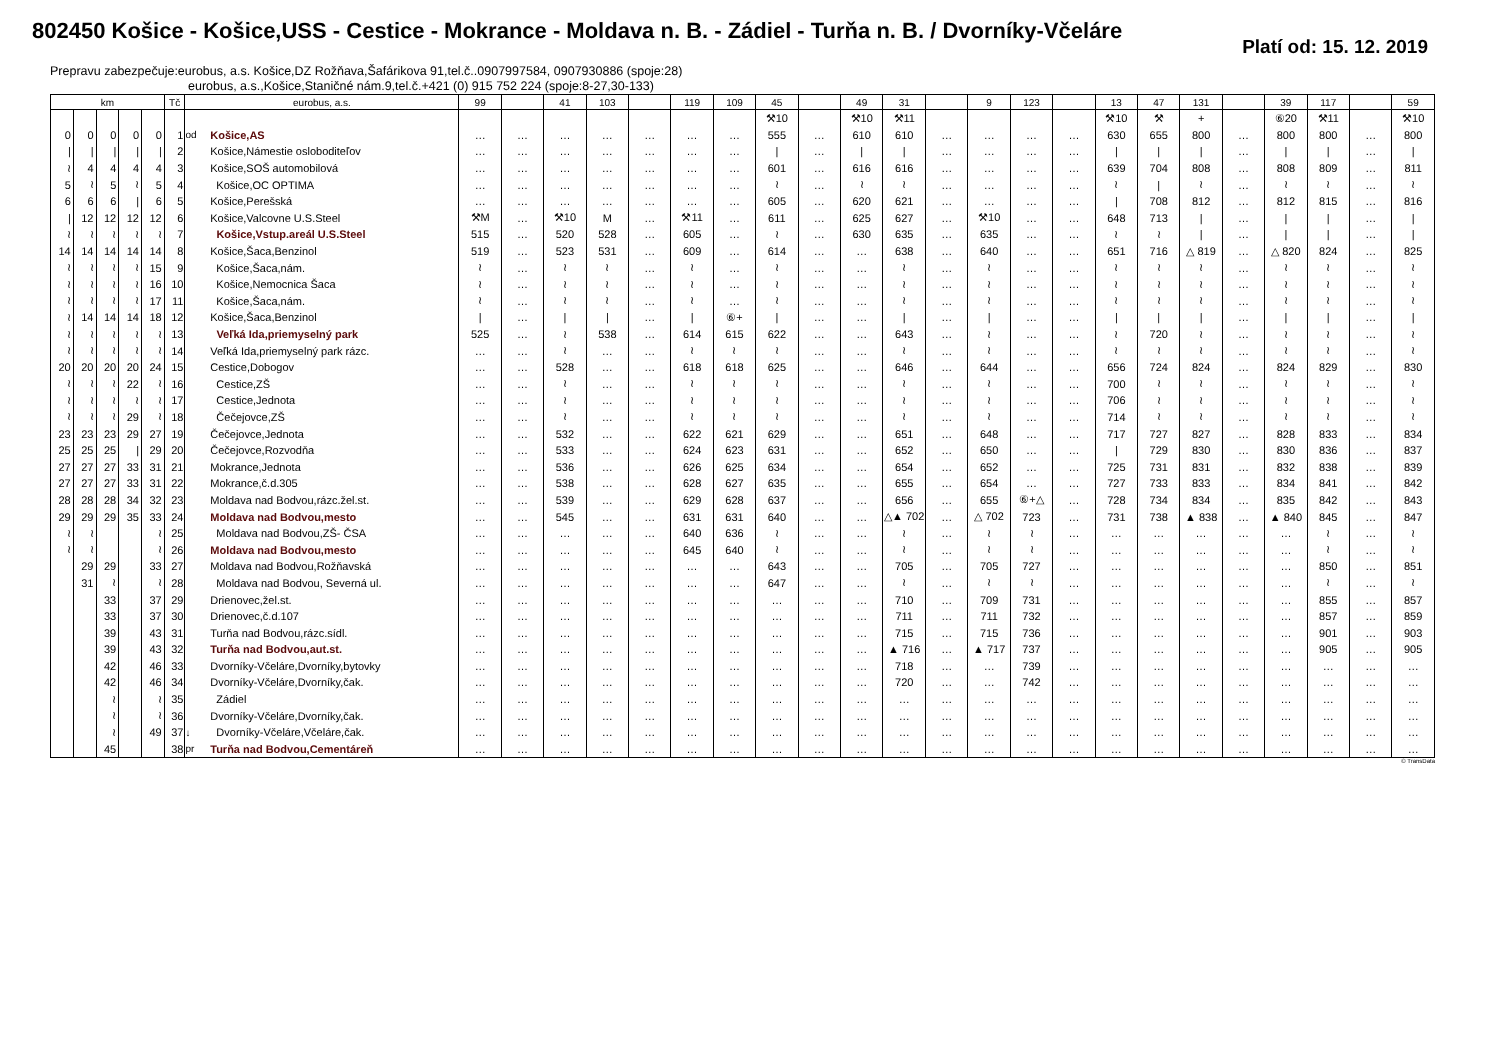802450 Košice - Košice,USS - Cestice - Mokrance - Moldava n. B. - Zádiel - Turňa n. B. / Dvorníky-Včeláre
Platí od: 15. 12. 2019
Prepravu zabezpečuje:eurobus, a.s. Košice,DZ Rožňava,Šafárikova 91,tel.č..0907997584, 0907930886 (spoje:28)
eurobus, a.s.,Košice,Staničné nám.9,tel.č.+421 (0) 915 752 224 (spoje:8-27,30-133)
| km | | | | | Tč | eurobus, a.s. | | 99 | | 41 | 103 | | 119 | 109 | 45 | | 49 | 31 | | 9 | 123 | | 13 | 47 | 131 | | 39 | 117 | | 59 |
| --- | --- | --- | --- | --- | --- | --- | --- | --- | --- | --- | --- | --- | --- | --- | --- | --- | --- | --- | --- | --- | --- | --- | --- | --- | --- | --- | --- | --- | --- | --- |
| | | | | | | | | | | | | | | | ⚒10 | | ⚒10 | ⚒11 | | | | | ⚒10 | ⚒ | + | | ⑥20 | ⚒11 | | ⚒10 |
| 0 | 0 | 0 | 0 | 0 | 1 | od | Košice,AS | … | … | … | … | … | … | … | 555 | … | 610 | 610 | … | … | … | … | 630 | 655 | 800 | … | 800 | 800 | … | 800 |
| / | / | / | / | / | 2 | | Košice,Námestie osloboditeľov | … | … | … | … | … | … | … | / | … | / | / | … | … | … | … | / | / | / | … | / | / | … | / |
| ≀ | 4 | 4 | 4 | 4 | 3 | | Košice,SOŠ automobilová | … | … | … | … | … | … | … | 601 | … | 616 | 616 | … | … | … | … | 639 | 704 | 808 | … | 808 | 809 | … | 811 |
| 5 | ≀ | 5 | ≀ | 5 | 4 | | Košice,OC OPTIMA | … | … | … | … | … | … | … | ≀ | … | ≀ | ≀ | … | … | … | … | ≀ | / | ≀ | … | ≀ | ≀ | … | ≀ |
| 6 | 6 | 6 | / | 6 | 5 | | Košice,Perešská | … | … | … | … | … | … | … | 605 | … | 620 | 621 | … | … | … | … | / | 708 | 812 | … | 812 | 815 | … | 816 |
| / | 12 | 12 | 12 | 12 | 6 | | Košice,Valcovne U.S.Steel | ⚒M | … | ⚒10 | M | … | ⚒11 | … | 611 | … | 625 | 627 | … | ⚒10 | … | … | 648 | 713 | / | … | / | / | … | / |
| ≀ | ≀ | ≀ | ≀ | ≀ | 7 | | Košice,Vstup.areál U.S.Steel | 515 | … | 520 | 528 | … | 605 | … | ≀ | … | 630 | 635 | … | 635 | … | … | ≀ | ≀ | / | … | / | / | … | / |
| 14 | 14 | 14 | 14 | 14 | 8 | | Košice,Šaca,Benzinol | 519 | … | 523 | 531 | … | 609 | … | 614 | … | … | 638 | … | 640 | … | … | 651 | 716 | △ 819 | … | △ 820 | 824 | … | 825 |
| ≀ | ≀ | ≀ | ≀ | 15 | 9 | | Košice,Šaca,nám. | ≀ | … | ≀ | ≀ | … | ≀ | … | ≀ | … | … | ≀ | … | ≀ | … | … | ≀ | ≀ | ≀ | … | ≀ | ≀ | … | ≀ |
| ≀ | ≀ | ≀ | ≀ | 16 | 10 | | Košice,Nemocnica Šaca | ≀ | … | ≀ | ≀ | … | ≀ | … | ≀ | … | … | ≀ | … | ≀ | … | … | ≀ | ≀ | ≀ | … | ≀ | ≀ | … | ≀ |
| ≀ | ≀ | ≀ | ≀ | 17 | 11 | | Košice,Šaca,nám. | ≀ | … | ≀ | ≀ | … | ≀ | … | ≀ | … | … | ≀ | … | ≀ | … | … | ≀ | ≀ | ≀ | … | ≀ | ≀ | … | ≀ |
| ≀ | 14 | 14 | 14 | 18 | 12 | | Košice,Šaca,Benzinol | / | … | / | / | … | / | ⑥+ | / | … | … | / | … | / | … | … | / | / | / | … | / | / | … | / |
| ≀ | ≀ | ≀ | ≀ | ≀ | 13 | | Veľká Ida,priemyselný park | 525 | … | ≀ | 538 | … | 614 | 615 | 622 | … | … | 643 | … | ≀ | … | … | ≀ | 720 | ≀ | … | ≀ | ≀ | … | ≀ |
| ≀ | ≀ | ≀ | ≀ | ≀ | 14 | | Veľká Ida,priemyselný park rázc. | … | … | ≀ | … | … | ≀ | ≀ | ≀ | … | … | ≀ | … | ≀ | … | … | ≀ | ≀ | ≀ | … | ≀ | ≀ | … | ≀ |
| 20 | 20 | 20 | 20 | 24 | 15 | | Cestice,Dobogov | … | … | 528 | … | … | 618 | 618 | 625 | … | … | 646 | … | 644 | … | … | 656 | 724 | 824 | … | 824 | 829 | … | 830 |
| ≀ | ≀ | ≀ | 22 | ≀ | 16 | | Cestice,ZŠ | … | … | ≀ | … | … | ≀ | ≀ | ≀ | … | … | ≀ | … | ≀ | … | … | 700 | ≀ | ≀ | … | ≀ | ≀ | … | ≀ |
| ≀ | ≀ | ≀ | ≀ | ≀ | 17 | | Cestice,Jednota | … | … | ≀ | … | … | ≀ | ≀ | ≀ | … | … | ≀ | … | ≀ | … | … | 706 | ≀ | ≀ | … | ≀ | ≀ | … | ≀ |
| ≀ | ≀ | ≀ | 29 | ≀ | 18 | | Čečejovce,ZŠ | … | … | ≀ | … | … | ≀ | ≀ | ≀ | … | … | ≀ | … | ≀ | … | … | 714 | ≀ | ≀ | … | ≀ | ≀ | … | ≀ |
| 23 | 23 | 23 | 29 | 27 | 19 | | Čečejovce,Jednota | … | … | 532 | … | … | 622 | 621 | 629 | … | … | 651 | … | 648 | … | … | 717 | 727 | 827 | … | 828 | 833 | … | 834 |
| 25 | 25 | 25 | / | 29 | 20 | | Čečejovce,Rozvodňa | … | … | 533 | … | … | 624 | 623 | 631 | … | … | 652 | … | 650 | … | … | / | 729 | 830 | … | 830 | 836 | … | 837 |
| 27 | 27 | 27 | 33 | 31 | 21 | | Mokrance,Jednota | … | … | 536 | … | … | 626 | 625 | 634 | … | … | 654 | … | 652 | … | … | 725 | 731 | 831 | … | 832 | 838 | … | 839 |
| 27 | 27 | 27 | 33 | 31 | 22 | | Mokrance,č.d.305 | … | … | 538 | … | … | 628 | 627 | 635 | … | … | 655 | … | 654 | … | … | 727 | 733 | 833 | … | 834 | 841 | … | 842 |
| 28 | 28 | 28 | 34 | 32 | 23 | | Moldava nad Bodvou,rázc.žel.st. | … | … | 539 | … | … | 629 | 628 | 637 | … | … | 656 | … | 655 | ⑥+△ | … | 728 | 734 | 834 | … | 835 | 842 | … | 843 |
| 29 | 29 | 29 | 35 | 33 | 24 | | Moldava nad Bodvou,mesto | … | … | 545 | … | … | 631 | 631 | 640 | … | … | △▲ 702 | … | △ 702 | 723 | … | 731 | 738 | ▲ 838 | … | ▲ 840 | 845 | … | 847 |
| ≀ | ≀ | | | ≀ | 25 | | Moldava nad Bodvou,ZŠ- ČSA | … | … | … | … | … | 640 | 636 | ≀ | … | … | ≀ | … | ≀ | ≀ | … | … | … | … | … | … | ≀ | … | ≀ |
| ≀ | ≀ | | | ≀ | 26 | | Moldava nad Bodvou,mesto | … | … | … | … | … | 645 | 640 | ≀ | … | … | ≀ | … | ≀ | ≀ | … | … | … | … | … | … | ≀ | … | ≀ |
| | 29 | 29 | | 33 | 27 | | Moldava nad Bodvou,Rožňavská | … | … | … | … | … | … | … | 643 | … | … | 705 | … | 705 | 727 | … | … | … | … | … | … | 850 | … | 851 |
| | 31 | ≀ | | ≀ | 28 | | Moldava nad Bodvou, Severná ul. | … | … | … | … | … | … | … | 647 | … | … | ≀ | … | ≀ | ≀ | … | … | … | … | … | … | ≀ | … | ≀ |
| | | 33 | | 37 | 29 | | Drienovec,žel.st. | … | … | … | … | … | … | … | … | … | … | 710 | … | 709 | 731 | … | … | … | … | … | … | 855 | … | 857 |
| | | 33 | | 37 | 30 | | Drienovec,č.d.107 | … | … | … | … | … | … | … | … | … | … | 711 | … | 711 | 732 | … | … | … | … | … | … | 857 | … | 859 |
| | | 39 | | 43 | 31 | | Turňa nad Bodvou,rázc.sídl. | … | … | … | … | … | … | … | … | … | … | 715 | … | 715 | 736 | … | … | … | … | … | … | 901 | … | 903 |
| | | 39 | | 43 | 32 | | Turňa nad Bodvou,aut.st. | … | … | … | … | … | … | … | … | … | … | ▲ 716 | … | ▲ 717 | 737 | … | … | … | … | … | … | 905 | … | 905 |
| | | 42 | | 46 | 33 | | Dvorníky-Včeláre,Dvorníky,bytovky | … | … | … | … | … | … | … | … | … | … | 718 | … | … | 739 | … | … | … | … | … | … | … | … | … |
| | | 42 | | 46 | 34 | | Dvorníky-Včeláre,Dvorníky,čak. | … | … | … | … | … | … | … | … | … | … | 720 | … | … | 742 | … | … | … | … | … | … | … | … | … |
| | | ≀ | | ≀ | 35 | | Zádiel | … | … | … | … | … | … | … | … | … | … | … | … | … | … | … | … | … | … | … | … | … | … | … |
| | | ≀ | | ≀ | 36 | | Dvorníky-Včeláre,Dvorníky,čak. | … | … | … | … | … | … | … | … | … | … | … | … | … | … | … | … | … | … | … | … | … | … | … |
| | | ≀ | | 49 | 37 | ↓ | Dvorníky-Včeláre,Včeláre,čak. | … | … | … | … | … | … | … | … | … | … | … | … | … | … | … | … | … | … | … | … | … | … | … |
| | | 45 | | | 38 | pr | Turňa nad Bodvou,Cementáreň | … | … | … | … | … | … | … | … | … | … | … | … | … | … | … | … | … | … | … | … | … | … | … |
© TransData